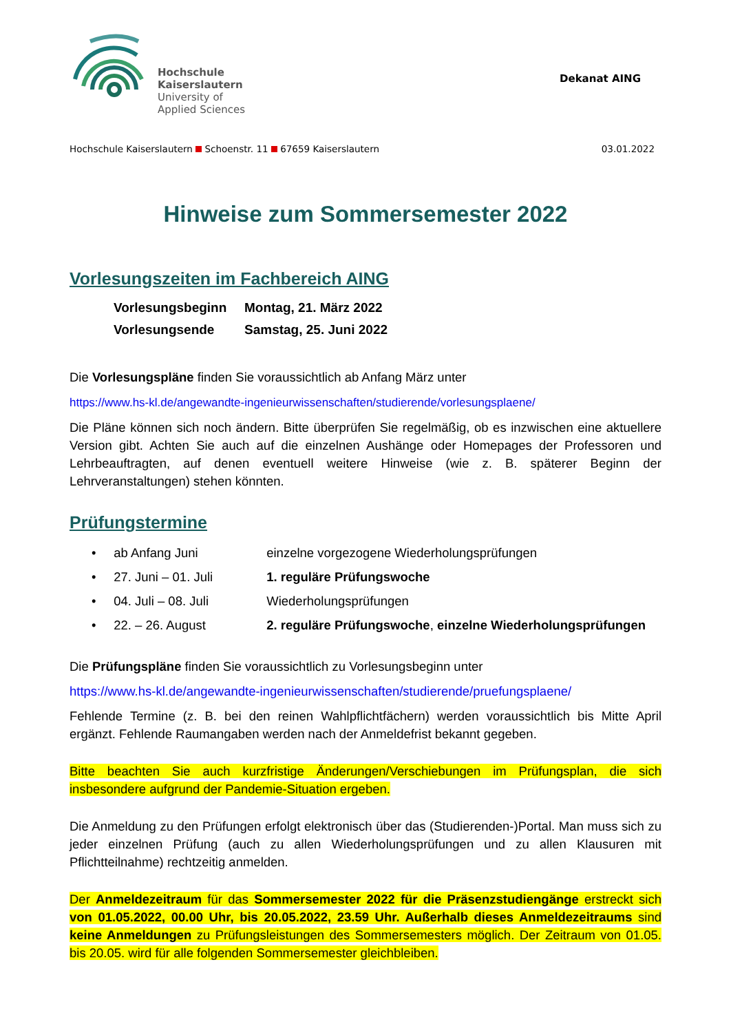Hochschule
Kaiserslautern
University of
Applied Sciences
Dekanat AING
Hochschule Kaiserslautern Schoenstr. 11 67659 Kaiserslautern 03.01.2022
Hinweise zum Sommersemester 2022
Vorlesungszeiten im Fachbereich AING
| Vorlesungsbeginn | Montag, 21. März 2022 |
| Vorlesungsende | Samstag, 25. Juni 2022 |
Die Vorlesungspläne finden Sie voraussichtlich ab Anfang März unter
https://www.hs-kl.de/angewandte-ingenieurwissenschaften/studierende/vorlesungsplaene/
Die Pläne können sich noch ändern. Bitte überprüfen Sie regelmäßig, ob es inzwischen eine aktuellere Version gibt. Achten Sie auch auf die einzelnen Aushänge oder Homepages der Professoren und Lehrbeauftragten, auf denen eventuell weitere Hinweise (wie z. B. späterer Beginn der Lehrveranstaltungen) stehen könnten.
Prüfungstermine
• ab Anfang Juni einzelne vorgezogene Wiederholungsprüfungen
• 27. Juni – 01. Juli 1. reguläre Prüfungswoche
• 04. Juli – 08. Juli Wiederholungsprüfungen
• 22. – 26. August 2. reguläre Prüfungswoche, einzelne Wiederholungsprüfungen
Die Prüfungspläne finden Sie voraussichtlich zu Vorlesungsbeginn unter
https://www.hs-kl.de/angewandte-ingenieurwissenschaften/studierende/pruefungsplaene/
Fehlende Termine (z. B. bei den reinen Wahlpflichtfächern) werden voraussichtlich bis Mitte April ergänzt. Fehlende Raumangaben werden nach der Anmeldefrist bekannt gegeben.
Bitte beachten Sie auch kurzfristige Änderungen/Verschiebungen im Prüfungsplan, die sich insbesondere aufgrund der Pandemie-Situation ergeben.
Die Anmeldung zu den Prüfungen erfolgt elektronisch über das (Studierenden-)Portal. Man muss sich zu jeder einzelnen Prüfung (auch zu allen Wiederholungsprüfungen und zu allen Klausuren mit Pflichtteilnahme) rechtzeitig anmelden.
Der Anmeldezeitraum für das Sommersemester 2022 für die Präsenzstudiengänge erstreckt sich von 01.05.2022, 00.00 Uhr, bis 20.05.2022, 23.59 Uhr. Außerhalb dieses Anmeldezeitraums sind keine Anmeldungen zu Prüfungsleistungen des Sommersemesters möglich. Der Zeitraum von 01.05. bis 20.05. wird für alle folgenden Sommersemester gleichbleiben.